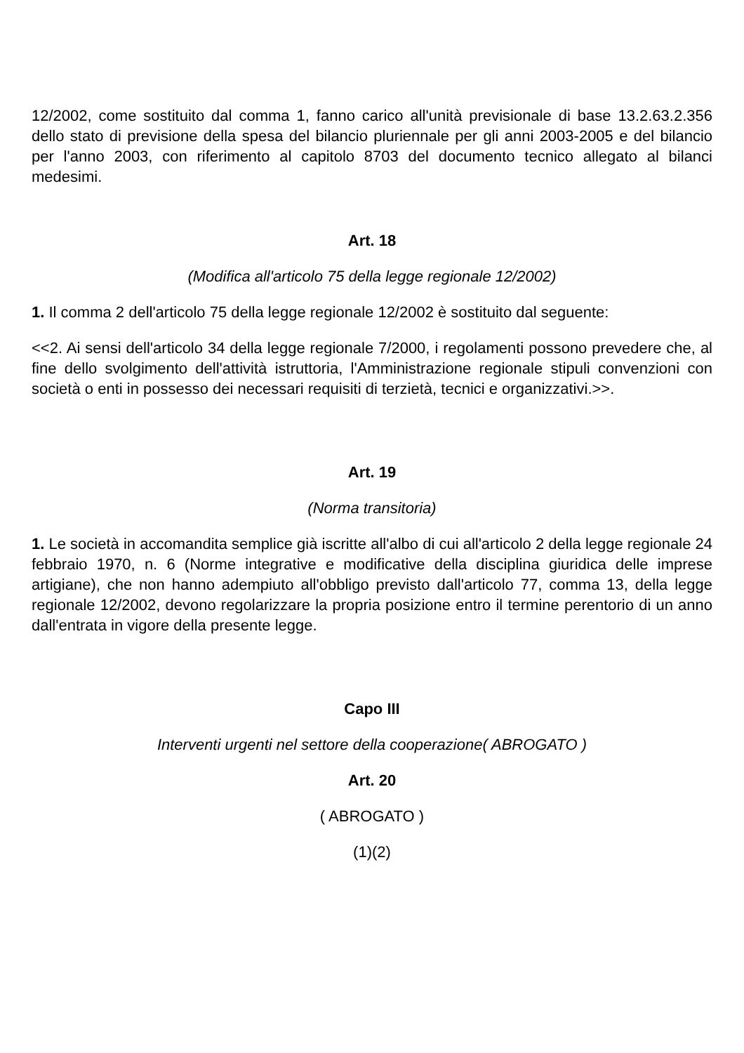12/2002, come sostituito dal comma 1, fanno carico all'unità previsionale di base 13.2.63.2.356 dello stato di previsione della spesa del bilancio pluriennale per gli anni 2003-2005 e del bilancio per l'anno 2003, con riferimento al capitolo 8703 del documento tecnico allegato al bilanci medesimi.
Art. 18
(Modifica all'articolo 75 della legge regionale 12/2002)
1. Il comma 2 dell'articolo 75 della legge regionale 12/2002 è sostituito dal seguente:
<<2. Ai sensi dell'articolo 34 della legge regionale 7/2000, i regolamenti possono prevedere che, al fine dello svolgimento dell'attività istruttoria, l'Amministrazione regionale stipuli convenzioni con società o enti in possesso dei necessari requisiti di terzietà, tecnici e organizzativi.>>.
Art. 19
(Norma transitoria)
1. Le società in accomandita semplice già iscritte all'albo di cui all'articolo 2 della legge regionale 24 febbraio 1970, n. 6 (Norme integrative e modificative della disciplina giuridica delle imprese artigiane), che non hanno adempiuto all'obbligo previsto dall'articolo 77, comma 13, della legge regionale 12/2002, devono regolarizzare la propria posizione entro il termine perentorio di un anno dall'entrata in vigore della presente legge.
Capo III
Interventi urgenti nel settore della cooperazione( ABROGATO )
Art. 20
( ABROGATO )
(1)(2)